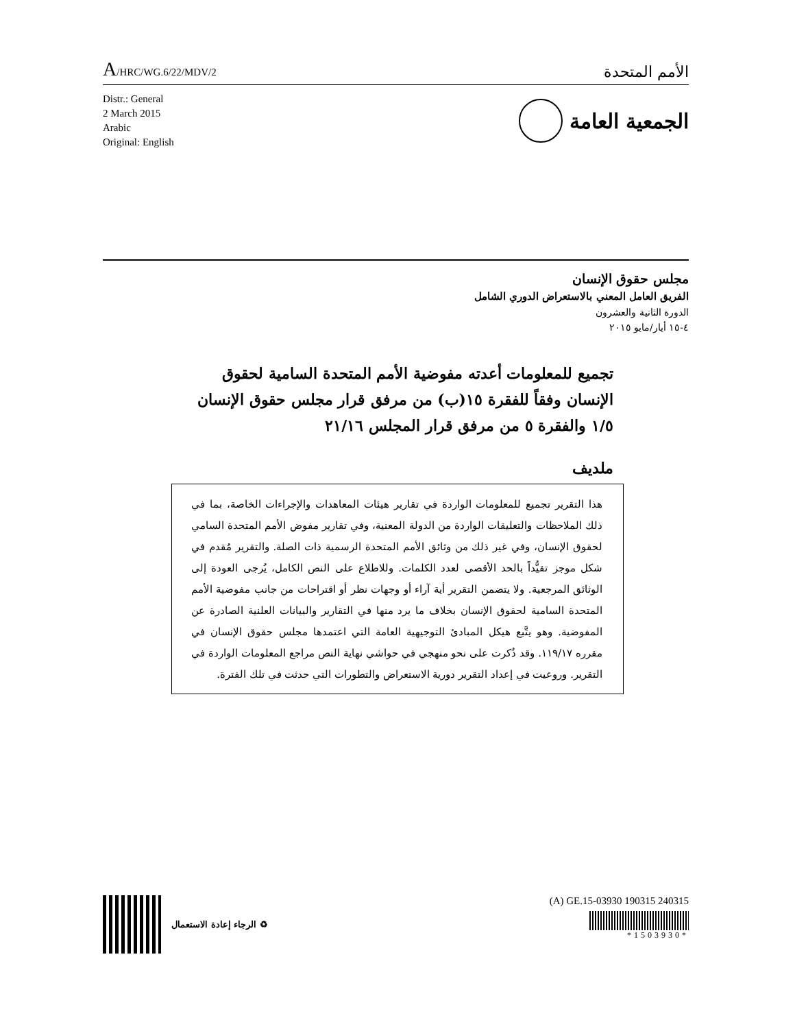A/HRC/WG.6/22/MDV/2
الأمم المتحدة
Distr.: General
2 March 2015
Arabic
Original: English
الجمعية العامة
مجلس حقوق الإنسان
الفريق العامل المعني بالاستعراض الدوري الشامل
الدورة الثانية والعشرون
٤-١٥ أيار/مايو ٢٠١٥
تجميع للمعلومات أعدته مفوضية الأمم المتحدة السامية لحقوق الإنسان وفقاً للفقرة ١٥(ب) من مرفق قرار مجلس حقوق الإنسان ١/٥ والفقرة ٥ من مرفق قرار المجلس ٢١/١٦
ملديف
هذا التقرير تجميع للمعلومات الواردة في تقارير هيئات المعاهدات والإجراءات الخاصة، بما في ذلك الملاحظات والتعليقات الواردة من الدولة المعنية، وفي تقارير مفوض الأمم المتحدة السامي لحقوق الإنسان، وفي غير ذلك من وثائق الأمم المتحدة الرسمية ذات الصلة. والتقرير مُقدم في شكل موجز تقيُّداً بالحد الأقصى لعدد الكلمات. وللاطلاع على النص الكامل، يُرجى العودة إلى الوثائق المرجعية. ولا يتضمن التقرير أية آراء أو وجهات نظر أو اقتراحات من جانب مفوضية الأمم المتحدة السامية لحقوق الإنسان بخلاف ما يرد منها في التقارير والبيانات العلنية الصادرة عن المفوضية. وهو يتَّبع هيكل المبادئ التوجيهية العامة التي اعتمدها مجلس حقوق الإنسان في مقرره ١١٩/١٧. وقد ذُكرت على نحو منهجي في حواشي نهاية النص مراجع المعلومات الواردة في التقرير. وروعيت في إعداد التقرير دورية الاستعراض والتطورات التي حدثت في تلك الفترة.
الرجاء إعادة الاستعمال ♻
(A) GE.15-03930 190315 240315
*1503930*